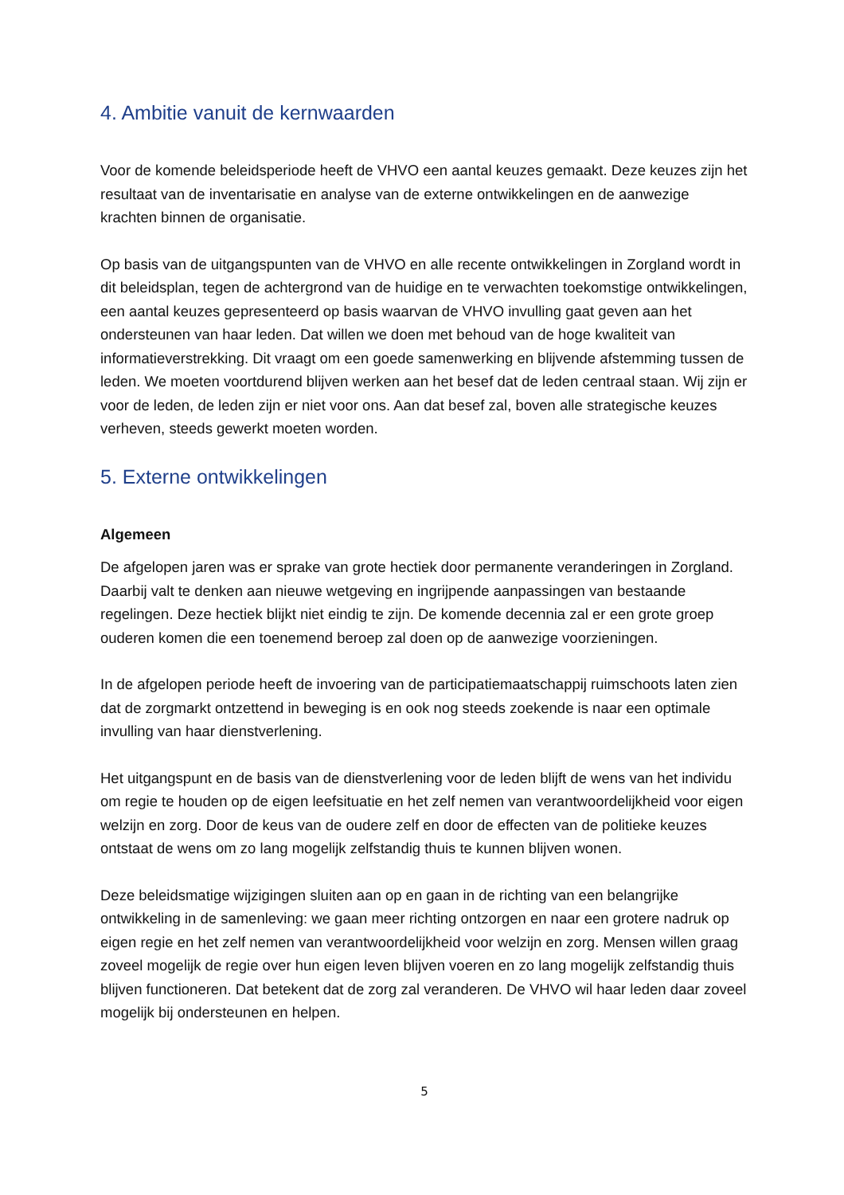4. Ambitie vanuit de kernwaarden
Voor de komende beleidsperiode heeft de VHVO een aantal keuzes gemaakt. Deze keuzes zijn het resultaat van de inventarisatie en analyse van de externe ontwikkelingen en de aanwezige krachten binnen de organisatie.
Op basis van de uitgangspunten van de VHVO en alle recente ontwikkelingen in Zorgland wordt in dit beleidsplan, tegen de achtergrond van de huidige en te verwachten toekomstige ontwikkelingen, een aantal keuzes gepresenteerd op basis waarvan de VHVO invulling gaat geven aan het ondersteunen van haar leden. Dat willen we doen met behoud van de hoge kwaliteit van informatieverstrekking. Dit vraagt om een goede samenwerking en blijvende afstemming tussen de leden. We moeten voortdurend blijven werken aan het besef dat de leden centraal staan. Wij zijn er voor de leden, de leden zijn er niet voor ons. Aan dat besef zal, boven alle strategische keuzes verheven, steeds gewerkt moeten worden.
5. Externe ontwikkelingen
Algemeen
De afgelopen jaren was er sprake van grote hectiek door permanente veranderingen in Zorgland. Daarbij valt te denken aan nieuwe wetgeving en ingrijpende aanpassingen van bestaande regelingen. Deze hectiek blijkt niet eindig te zijn. De komende decennia zal er een grote groep ouderen komen die een toenemend beroep zal doen op de aanwezige voorzieningen.
In de afgelopen periode heeft de invoering van de participatiemaatschappij ruimschoots laten zien dat de zorgmarkt ontzettend in beweging is en ook nog steeds zoekende is naar een optimale invulling van haar dienstverlening.
Het uitgangspunt en de basis van de dienstverlening voor de leden blijft de wens van het individu om regie te houden op de eigen leefsituatie en het zelf nemen van verantwoordelijkheid voor eigen welzijn en zorg. Door de keus van de oudere zelf en door de effecten van de politieke keuzes ontstaat de wens om zo lang mogelijk zelfstandig thuis te kunnen blijven wonen.
Deze beleidsmatige wijzigingen sluiten aan op en gaan in de richting van een belangrijke ontwikkeling in de samenleving: we gaan meer richting ontzorgen en naar een grotere nadruk op eigen regie en het zelf nemen van verantwoordelijkheid voor welzijn en zorg. Mensen willen graag zoveel mogelijk de regie over hun eigen leven blijven voeren en zo lang mogelijk zelfstandig thuis blijven functioneren. Dat betekent dat de zorg zal veranderen. De VHVO wil haar leden daar zoveel mogelijk bij ondersteunen en helpen.
5